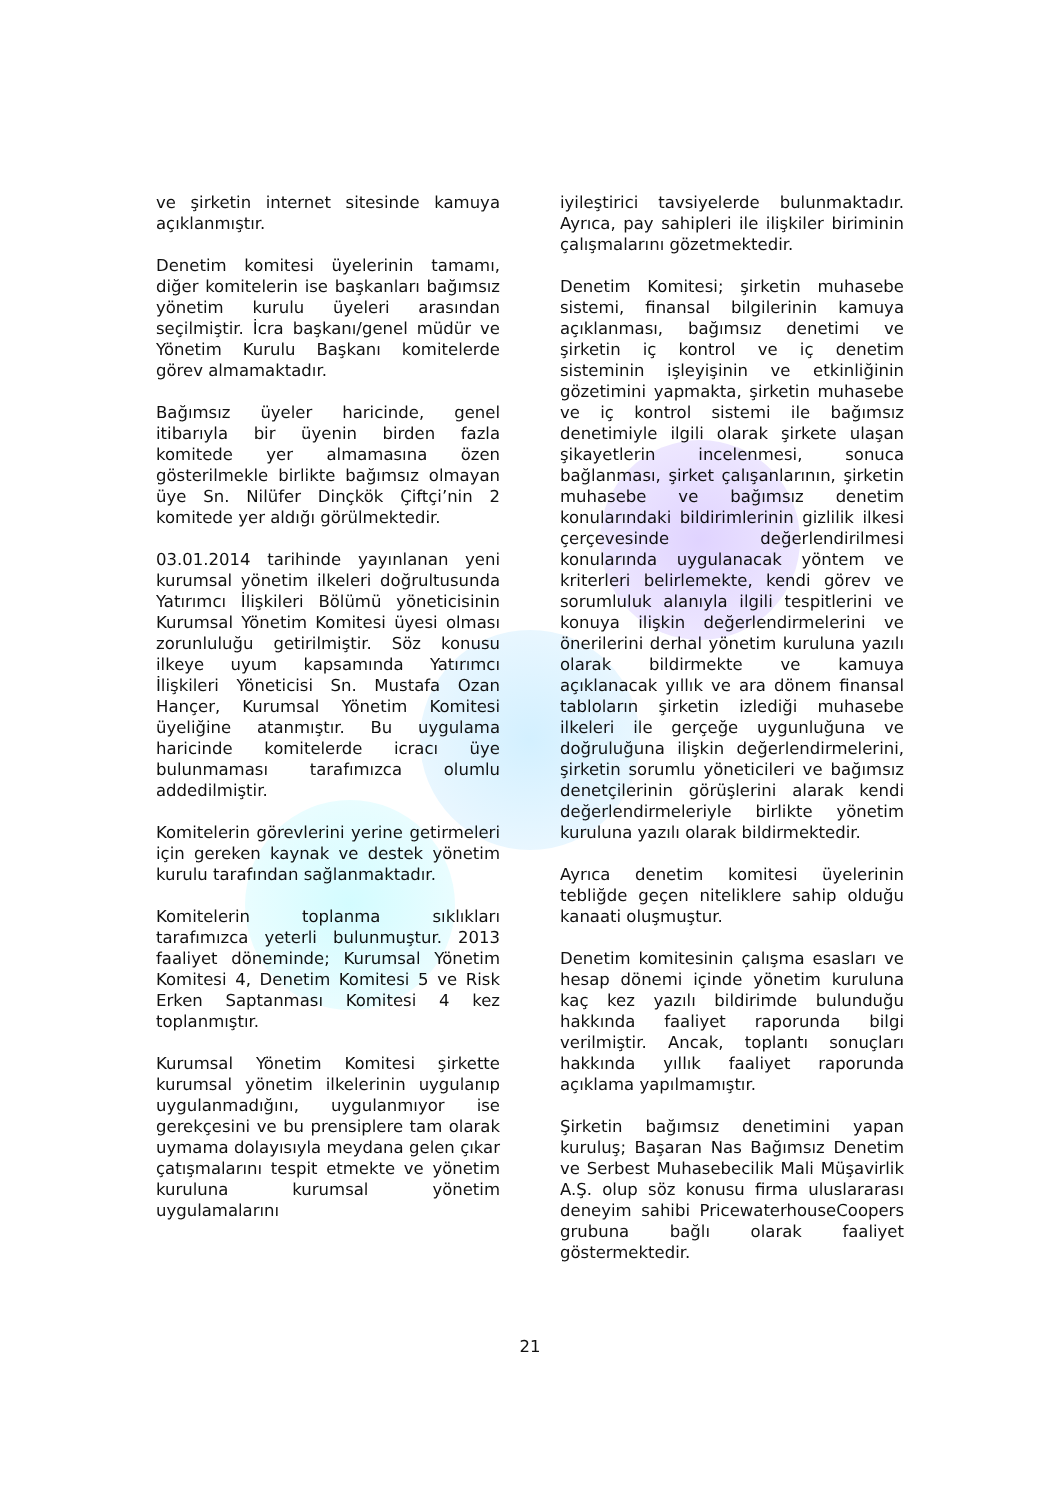ve şirketin internet sitesinde kamuya açıklanmıştır.
Denetim komitesi üyelerinin tamamı, diğer komitelerin ise başkanları bağımsız yönetim kurulu üyeleri arasından seçilmiştir. İcra başkanı/genel müdür ve Yönetim Kurulu Başkanı komitelerde görev almamaktadır.
Bağımsız üyeler haricinde, genel itibarıyla bir üyenin birden fazla komitede yer almamasına özen gösterilmekle birlikte bağımsız olmayan üye Sn. Nilüfer Dinçkök Çiftçi’nin 2 komitede yer aldığı görülmektedir.
03.01.2014 tarihinde yayınlanan yeni kurumsal yönetim ilkeleri doğrultusunda Yatırımcı İlişkileri Bölümü yöneticisinin Kurumsal Yönetim Komitesi üyesi olması zorunluluğu getirilmiştir. Söz konusu ilkeye uyum kapsamında Yatırımcı İlişkileri Yöneticisi Sn. Mustafa Ozan Hançer, Kurumsal Yönetim Komitesi üyeliğine atanmıştır. Bu uygulama haricinde komitelerde icracı üye bulunmaması tarafımızca olumlu addedilmiştir.
Komitelerin görevlerini yerine getirmeleri için gereken kaynak ve destek yönetim kurulu tarafından sağlanmaktadır.
Komitelerin toplanma sıklıkları tarafımızca yeterli bulunmuştur. 2013 faaliyet döneminde; Kurumsal Yönetim Komitesi 4, Denetim Komitesi 5 ve Risk Erken Saptanması Komitesi 4 kez toplanmıştır.
Kurumsal Yönetim Komitesi şirkette kurumsal yönetim ilkelerinin uygulanıp uygulanmadığını, uygulanmıyor ise gerekçesini ve bu prensiplere tam olarak uymama dolayısıyla meydana gelen çıkar çatışmalarını tespit etmekte ve yönetim kuruluna kurumsal yönetim uygulamalarını
iyileştirici tavsiyelerde bulunmaktadır. Ayrıca, pay sahipleri ile ilişkiler biriminin çalışmalarını gözetmektedir.
Denetim Komitesi; şirketin muhasebe sistemi, finansal bilgilerinin kamuya açıklanması, bağımsız denetimi ve şirketin iç kontrol ve iç denetim sisteminin işleyişinin ve etkinliğinin gözetimini yapmakta, şirketin muhasebe ve iç kontrol sistemi ile bağımsız denetimiyle ilgili olarak şirkete ulaşan şikayetlerin incelenmesi, sonuca bağlanması, şirket çalışanlarının, şirketin muhasebe ve bağımsız denetim konularındaki bildirimlerinin gizlilik ilkesi çerçevesinde değerlendirilmesi konularında uygulanacak yöntem ve kriterleri belirlemekte, kendi görev ve sorumluluk alanıyla ilgili tespitlerini ve konuya ilişkin değerlendirmelerini ve önerilerini derhal yönetim kuruluna yazılı olarak bildirmekte ve kamuya açıklanacak yıllık ve ara dönem finansal tabloların şirketin izlediği muhasebe ilkeleri ile gerçeğe uygunluğuna ve doğruluğuna ilişkin değerlendirmelerini, şirketin sorumlu yöneticileri ve bağımsız denetçilerinin görüşlerini alarak kendi değerlendirmeleriyle birlikte yönetim kuruluna yazılı olarak bildirmektedir.
Ayrıca denetim komitesi üyelerinin tebliğde geçen niteliklere sahip olduğu kanaati oluşmuştur.
Denetim komitesinin çalışma esasları ve hesap dönemi içinde yönetim kuruluna kaç kez yazılı bildirimde bulunduğu hakkında faaliyet raporunda bilgi verilmiştir. Ancak, toplantı sonuçları hakkında yıllık faaliyet raporunda açıklama yapılmamıştır.
Şirketin bağımsız denetimini yapan kuruluş; Başaran Nas Bağımsız Denetim ve Serbest Muhasebecilik Mali Müşavirlik A.Ş. olup söz konusu firma uluslararası deneyim sahibi PricewaterhouseCoopers grubuna bağlı olarak faaliyet göstermektedir.
21